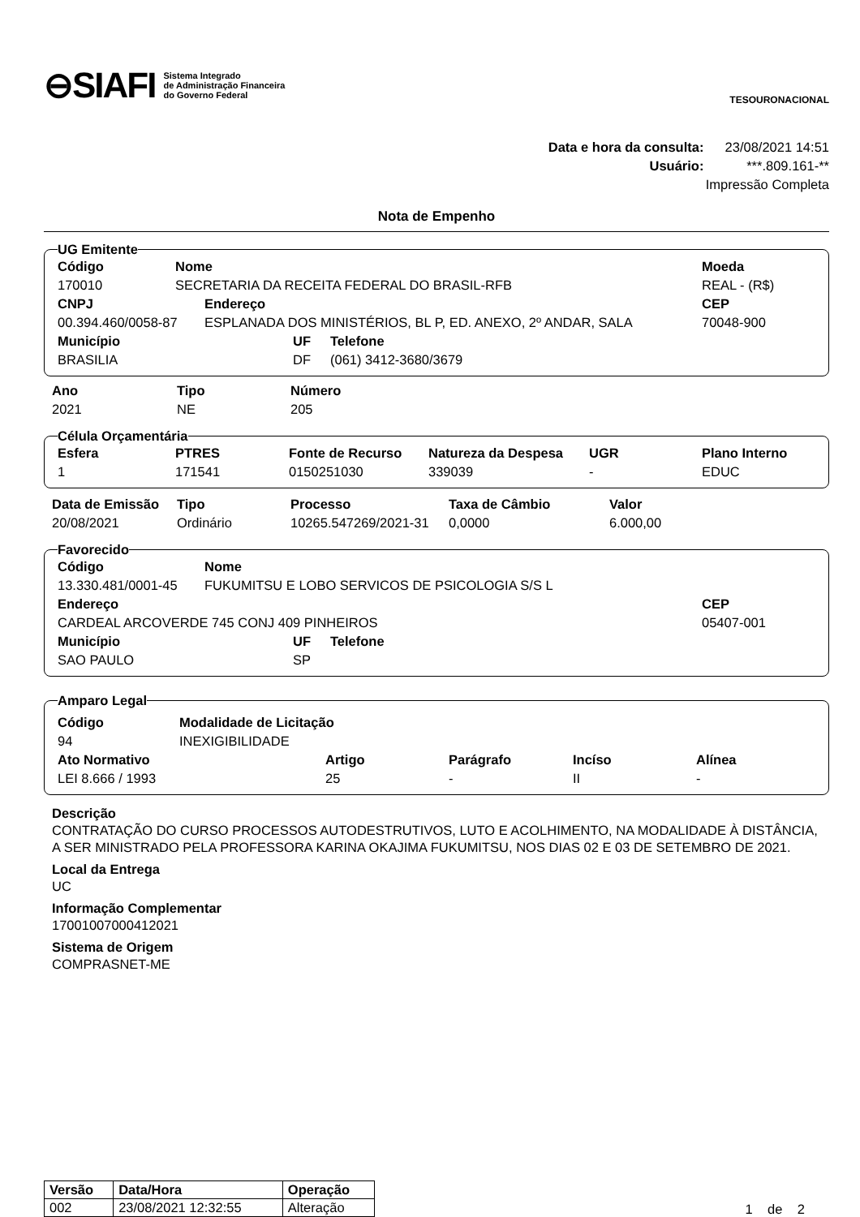⊖SIAFI
Sistema Integrado
de Administração Financeira
do Governo Federal
TESOURONACIONAL
Data e hora da consulta: 23/08/2021 14:51
Usuário: ***.809.161-**
Impressão Completa
Nota de Empenho
UG Emitente
| Código | Nome | Moeda |
| --- | --- | --- |
| 170010 | SECRETARIA DA RECEITA FEDERAL DO BRASIL-RFB | REAL - (R$) |
| CNPJ | Endereço | CEP |
| --- | --- | --- |
| 00.394.460/0058-87 | ESPLANADA DOS MINISTÉRIOS, BL P, ED. ANEXO, 2º ANDAR, SALA | 70048-900 |
| Município | UF | Telefone |
| --- | --- | --- |
| BRASILIA | DF | (061) 3412-3680/3679 |
| Ano | Tipo | Número |
| --- | --- | --- |
| 2021 | NE | 205 |
Célula Orçamentária
| Esfera | PTRES | Fonte de Recurso | Natureza da Despesa | UGR | Plano Interno |
| --- | --- | --- | --- | --- | --- |
| 1 | 171541 | 0150251030 | 339039 | - | EDUC |
| Data de Emissão | Tipo | Processo | Taxa de Câmbio | Valor |
| --- | --- | --- | --- | --- |
| 20/08/2021 | Ordinário | 10265.547269/2021-31 | 0,0000 | 6.000,00 |
Favorecido
| Código | Nome |
| --- | --- |
| 13.330.481/0001-45 | FUKUMITSU E LOBO SERVICOS DE PSICOLOGIA S/S L |
| Endereço | CEP |
| --- | --- |
| CARDEAL ARCOVERDE 745 CONJ 409 PINHEIROS | 05407-001 |
| Município | UF | Telefone |
| --- | --- | --- |
| SAO PAULO | SP | |
Amparo Legal
| Código | Modalidade de Licitação |
| --- | --- |
| 94 | INEXIGIBILIDADE |
| Ato Normativo | Artigo | Parágrafo | Incíso | Alínea |
| --- | --- | --- | --- | --- |
| LEI 8.666 / 1993 | 25 | - | II | - |
Descrição
CONTRATAÇÃO DO CURSO PROCESSOS AUTODESTRUTIVOS, LUTO E ACOLHIMENTO, NA MODALIDADE À DISTÂNCIA, A SER MINISTRADO PELA PROFESSORA KARINA OKAJIMA FUKUMITSU, NOS DIAS 02 E 03 DE SETEMBRO DE 2021.
Local da Entrega
UC
Informação Complementar
17001007000412021
Sistema de Origem
COMPRASNET-ME
| Versão | Data/Hora | Operação |
| --- | --- | --- |
| 002 | 23/08/2021 12:32:55 | Alteração |
1 de 2